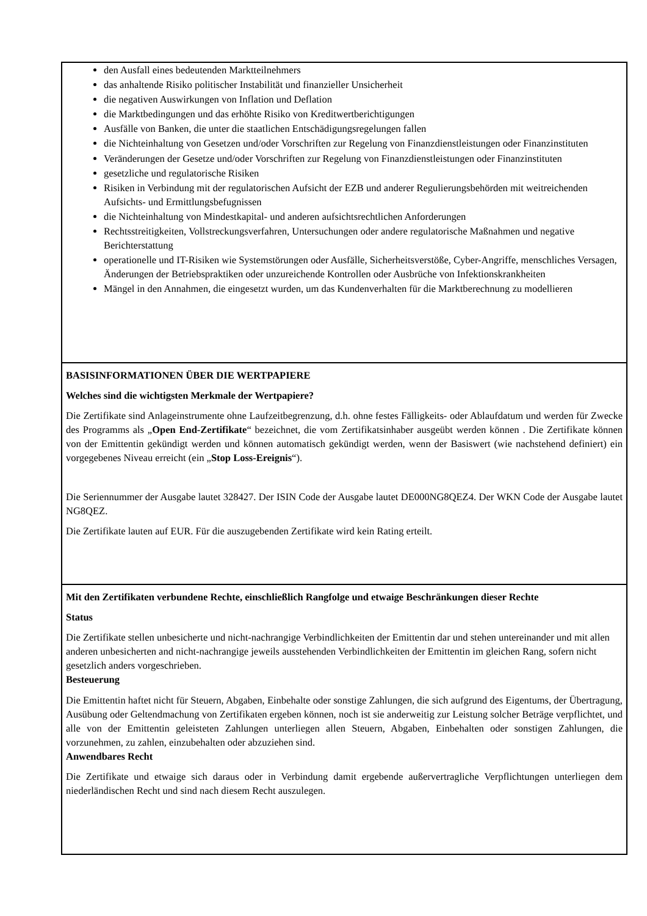den Ausfall eines bedeutenden Marktteilnehmers
das anhaltende Risiko politischer Instabilität und finanzieller Unsicherheit
die negativen Auswirkungen von Inflation und Deflation
die Marktbedingungen und das erhöhte Risiko von Kreditwertberichtigungen
Ausfälle von Banken, die unter die staatlichen Entschädigungsregelungen fallen
die Nichteinhaltung von Gesetzen und/oder Vorschriften zur Regelung von Finanzdienstleistungen oder Finanzinstituten
Veränderungen der Gesetze und/oder Vorschriften zur Regelung von Finanzdienstleistungen oder Finanzinstituten
gesetzliche und regulatorische Risiken
Risiken in Verbindung mit der regulatorischen Aufsicht der EZB und anderer Regulierungsbehörden mit weitreichenden Aufsichts- und Ermittlungsbefugnissen
die Nichteinhaltung von Mindestkapital- und anderen aufsichtsrechtlichen Anforderungen
Rechtsstreitigkeiten, Vollstreckungsverfahren, Untersuchungen oder andere regulatorische Maßnahmen und negative Berichterstattung
operationelle und IT-Risiken wie Systemstörungen oder Ausfälle, Sicherheitsverstöße, Cyber-Angriffe, menschliches Versagen, Änderungen der Betriebspraktiken oder unzureichende Kontrollen oder Ausbrüche von Infektionskrankheiten
Mängel in den Annahmen, die eingesetzt wurden, um das Kundenverhalten für die Marktberechnung zu modellieren
BASISINFORMATIONEN ÜBER DIE WERTPAPIERE
Welches sind die wichtigsten Merkmale der Wertpapiere?
Die Zertifikate sind Anlageinstrumente ohne Laufzeitbegrenzung, d.h. ohne festes Fälligkeits- oder Ablaufdatum und werden für Zwecke des Programms als „Open End-Zertifikate“ bezeichnet, die vom Zertifikatsinhaber ausgeübt werden können . Die Zertifikate können von der Emittentin gekündigt werden und können automatisch gekündigt werden, wenn der Basiswert (wie nachstehend definiert) ein vorgegebenes Niveau erreicht (ein „Stop Loss-Ereignis“).
Die Seriennummer der Ausgabe lautet 328427. Der ISIN Code der Ausgabe lautet DE000NG8QEZ4. Der WKN Code der Ausgabe lautet NG8QEZ.
Die Zertifikate lauten auf EUR. Für die auszugebenden Zertifikate wird kein Rating erteilt.
Mit den Zertifikaten verbundene Rechte, einschließlich Rangfolge und etwaige Beschränkungen dieser Rechte
Status
Die Zertifikate stellen unbesicherte und nicht-nachrangige Verbindlichkeiten der Emittentin dar und stehen untereinander und mit allen anderen unbesicherten and nicht-nachrangige jeweils ausstehenden Verbindlichkeiten der Emittentin im gleichen Rang, sofern nicht gesetzlich anders vorgeschrieben.
Besteuerung
Die Emittentin haftet nicht für Steuern, Abgaben, Einbehalte oder sonstige Zahlungen, die sich aufgrund des Eigentums, der Übertragung, Ausübung oder Geltendmachung von Zertifikaten ergeben können, noch ist sie anderweitig zur Leistung solcher Beträge verpflichtet, und alle von der Emittentin geleisteten Zahlungen unterliegen allen Steuern, Abgaben, Einbehalten oder sonstigen Zahlungen, die vorzunehmen, zu zahlen, einzubehalten oder abzuziehen sind.
Anwendbares Recht
Die Zertifikate und etwaige sich daraus oder in Verbindung damit ergebende außervertragliche Verpflichtungen unterliegen dem niederländischen Recht und sind nach diesem Recht auszulegen.